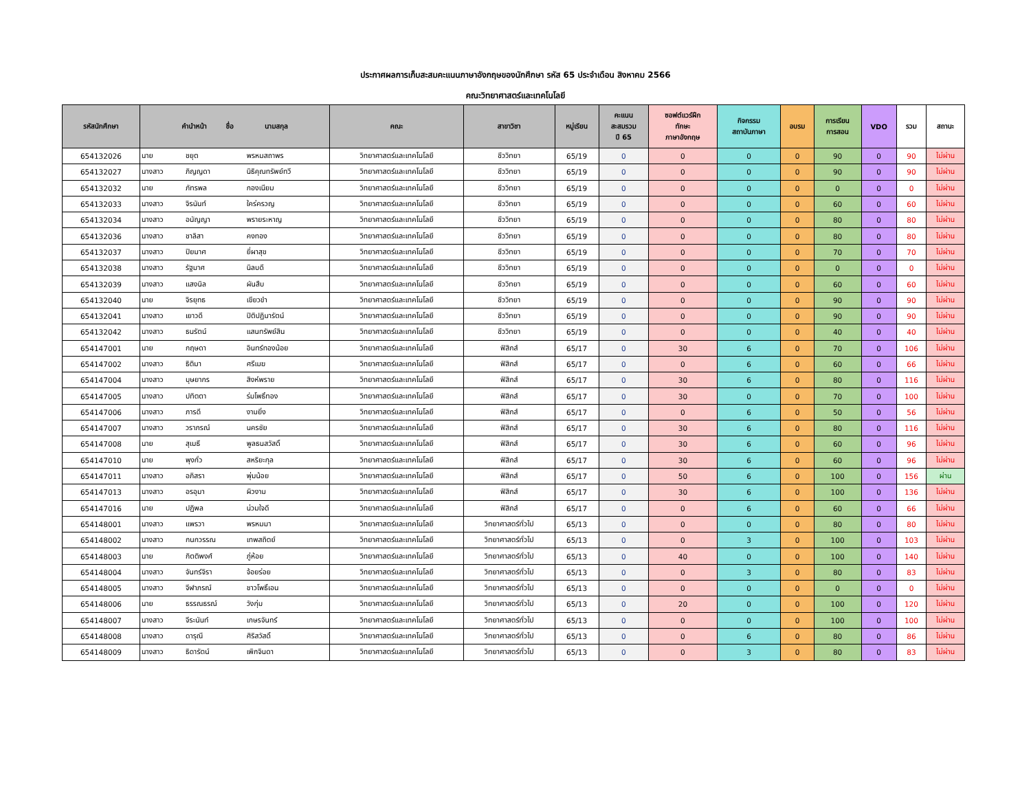ประกาศผลการเก็บสะสมคะแนนภาษาอังกฤษของนักศึกษา รหัส 65 ประจำเดือน สิงหาคม 2566
คณะวิทยาศาสตร์และเทคโนโลยี
| รหัสนักศึกษา | คำนำหน้า ชื่อ นามสกุล | | | คณะ | สาขาวิชา | หมู่เรียน | คะแนน สะสมรวม ปี 65 | ซอฟต์แวร์ฝึก ทักษะ ภาษาอังกฤษ | กิจกรรม สถาบันภาษา | อบรม | การเรียน การสอน | VDO | รวม | สถานะ |
| --- | --- | --- | --- | --- | --- | --- | --- | --- | --- | --- | --- | --- | --- | --- |
| 654132026 | นาย | ชยุต | พรหมสถาพร | วิทยาศาสตร์และเทคโนโลยี | ชีววิทยา | 65/19 | 0 | 0 | 0 | 0 | 90 | 0 | 90 | ไม่ผ่าน |
| 654132027 | นางสาว | ภิญญดา | นิธิคุณทรัพย์ทวี | วิทยาศาสตร์และเทคโนโลยี | ชีววิทยา | 65/19 | 0 | 0 | 0 | 0 | 90 | 0 | 90 | ไม่ผ่าน |
| 654132032 | นาย | ภัทรพล | กองเนียม | วิทยาศาสตร์และเทคโนโลยี | ชีววิทยา | 65/19 | 0 | 0 | 0 | 0 | 0 | 0 | 0 | ไม่ผ่าน |
| 654132033 | นางสาว | จิรนันท์ | ใคร่ครวญ | วิทยาศาสตร์และเทคโนโลยี | ชีววิทยา | 65/19 | 0 | 0 | 0 | 0 | 60 | 0 | 60 | ไม่ผ่าน |
| 654132034 | นางสาว | อนัญญา | พรายระหาญ | วิทยาศาสตร์และเทคโนโลยี | ชีววิทยา | 65/19 | 0 | 0 | 0 | 0 | 80 | 0 | 80 | ไม่ผ่าน |
| 654132036 | นางสาว | ชาลิสา | คงทอง | วิทยาศาสตร์และเทคโนโลยี | ชีววิทยา | 65/19 | 0 | 0 | 0 | 0 | 80 | 0 | 80 | ไม่ผ่าน |
| 654132037 | นางสาว | ปิยมาศ | ยี่ผาสุข | วิทยาศาสตร์และเทคโนโลยี | ชีววิทยา | 65/19 | 0 | 0 | 0 | 0 | 70 | 0 | 70 | ไม่ผ่าน |
| 654132038 | นางสาว | รัฐมาศ | นิลบดี | วิทยาศาสตร์และเทคโนโลยี | ชีววิทยา | 65/19 | 0 | 0 | 0 | 0 | 0 | 0 | 0 | ไม่ผ่าน |
| 654132039 | นางสาว | แสงนิล | ผันสืบ | วิทยาศาสตร์และเทคโนโลยี | ชีววิทยา | 65/19 | 0 | 0 | 0 | 0 | 60 | 0 | 60 | ไม่ผ่าน |
| 654132040 | นาย | จิรยุทธ | เขียวขำ | วิทยาศาสตร์และเทคโนโลยี | ชีววิทยา | 65/19 | 0 | 0 | 0 | 0 | 90 | 0 | 90 | ไม่ผ่าน |
| 654132041 | นางสาว | เยาวดี | ปิติปฏิมารัตน์ | วิทยาศาสตร์และเทคโนโลยี | ชีววิทยา | 65/19 | 0 | 0 | 0 | 0 | 90 | 0 | 90 | ไม่ผ่าน |
| 654132042 | นางสาว | ธนรัตน์ | แสนทรัพย์สิน | วิทยาศาสตร์และเทคโนโลยี | ชีววิทยา | 65/19 | 0 | 0 | 0 | 0 | 40 | 0 | 40 | ไม่ผ่าน |
| 654147001 | นาย | กฤษดา | อินทร์ทองน้อย | วิทยาศาสตร์และเทคโนโลยี | ฟิสิกส์ | 65/17 | 0 | 30 | 6 | 0 | 70 | 0 | 106 | ไม่ผ่าน |
| 654147002 | นางสาว | ธิติมา | ศรีเมฆ | วิทยาศาสตร์และเทคโนโลยี | ฟิสิกส์ | 65/17 | 0 | 0 | 6 | 0 | 60 | 0 | 66 | ไม่ผ่าน |
| 654147004 | นางสาว | บุษยากร | สิงห์พราย | วิทยาศาสตร์และเทคโนโลยี | ฟิสิกส์ | 65/17 | 0 | 30 | 6 | 0 | 80 | 0 | 116 | ไม่ผ่าน |
| 654147005 | นางสาว | ปทิตตา | ร่มโพธิ์ทอง | วิทยาศาสตร์และเทคโนโลยี | ฟิสิกส์ | 65/17 | 0 | 30 | 0 | 0 | 70 | 0 | 100 | ไม่ผ่าน |
| 654147006 | นางสาว | ภารดี | งามยิ่ง | วิทยาศาสตร์และเทคโนโลยี | ฟิสิกส์ | 65/17 | 0 | 0 | 6 | 0 | 50 | 0 | 56 | ไม่ผ่าน |
| 654147007 | นางสาว | วราภรณ์ | นครชัย | วิทยาศาสตร์และเทคโนโลยี | ฟิสิกส์ | 65/17 | 0 | 30 | 6 | 0 | 80 | 0 | 116 | ไม่ผ่าน |
| 654147008 | นาย | สุเมธี | พูลธนสวัสดิ์ | วิทยาศาสตร์และเทคโนโลยี | ฟิสิกส์ | 65/17 | 0 | 30 | 6 | 0 | 60 | 0 | 96 | ไม่ผ่าน |
| 654147010 | นาย | พุงกั่ว | สหริยะกุล | วิทยาศาสตร์และเทคโนโลยี | ฟิสิกส์ | 65/17 | 0 | 30 | 6 | 0 | 60 | 0 | 96 | ไม่ผ่าน |
| 654147011 | นางสาว | อภิสรา | พุ่มน้อย | วิทยาศาสตร์และเทคโนโลยี | ฟิสิกส์ | 65/17 | 0 | 50 | 6 | 0 | 100 | 0 | 156 | ผ่าน |
| 654147013 | นางสาว | อรอุมา | ผิวงาม | วิทยาศาสตร์และเทคโนโลยี | ฟิสิกส์ | 65/17 | 0 | 30 | 6 | 0 | 100 | 0 | 136 | ไม่ผ่าน |
| 654147016 | นาย | ปฏิพล | น่วมใจดี | วิทยาศาสตร์และเทคโนโลยี | ฟิสิกส์ | 65/17 | 0 | 0 | 6 | 0 | 60 | 0 | 66 | ไม่ผ่าน |
| 654148001 | นางสาว | แพรวา | พรหมมา | วิทยาศาสตร์และเทคโนโลยี | วิทยาศาสตร์ทั่วไป | 65/13 | 0 | 0 | 0 | 0 | 80 | 0 | 80 | ไม่ผ่าน |
| 654148002 | นางสาว | กนกวรรณ | เทพสถิตย์ | วิทยาศาสตร์และเทคโนโลยี | วิทยาศาสตร์ทั่วไป | 65/13 | 0 | 0 | 3 | 0 | 100 | 0 | 103 | ไม่ผ่าน |
| 654148003 | นาย | กิตติพงศ์ | ภู่ห้อย | วิทยาศาสตร์และเทคโนโลยี | วิทยาศาสตร์ทั่วไป | 65/13 | 0 | 40 | 0 | 0 | 100 | 0 | 140 | ไม่ผ่าน |
| 654148004 | นางสาว | จันทร์จิรา | จ้อยร่อย | วิทยาศาสตร์และเทคโนโลยี | วิทยาศาสตร์ทั่วไป | 65/13 | 0 | 0 | 3 | 0 | 80 | 0 | 83 | ไม่ผ่าน |
| 654148005 | นางสาว | จีฬาภรณ์ | ชาวโพธิ์เอน | วิทยาศาสตร์และเทคโนโลยี | วิทยาศาสตร์ทั่วไป | 65/13 | 0 | 0 | 0 | 0 | 0 | 0 | 0 | ไม่ผ่าน |
| 654148006 | นาย | ธรรณธรณ์ | วังกุ่ม | วิทยาศาสตร์และเทคโนโลยี | วิทยาศาสตร์ทั่วไป | 65/13 | 0 | 20 | 0 | 0 | 100 | 0 | 120 | ไม่ผ่าน |
| 654148007 | นางสาว | จีระนันท์ | เกษรจันทร์ | วิทยาศาสตร์และเทคโนโลยี | วิทยาศาสตร์ทั่วไป | 65/13 | 0 | 0 | 0 | 0 | 100 | 0 | 100 | ไม่ผ่าน |
| 654148008 | นางสาว | ดารุณี | ศิริสวัสดิ์ | วิทยาศาสตร์และเทคโนโลยี | วิทยาศาสตร์ทั่วไป | 65/13 | 0 | 0 | 6 | 0 | 80 | 0 | 86 | ไม่ผ่าน |
| 654148009 | นางสาว | ธิดารัตน์ | เพิกจินดา | วิทยาศาสตร์และเทคโนโลยี | วิทยาศาสตร์ทั่วไป | 65/13 | 0 | 0 | 3 | 0 | 80 | 0 | 83 | ไม่ผ่าน |